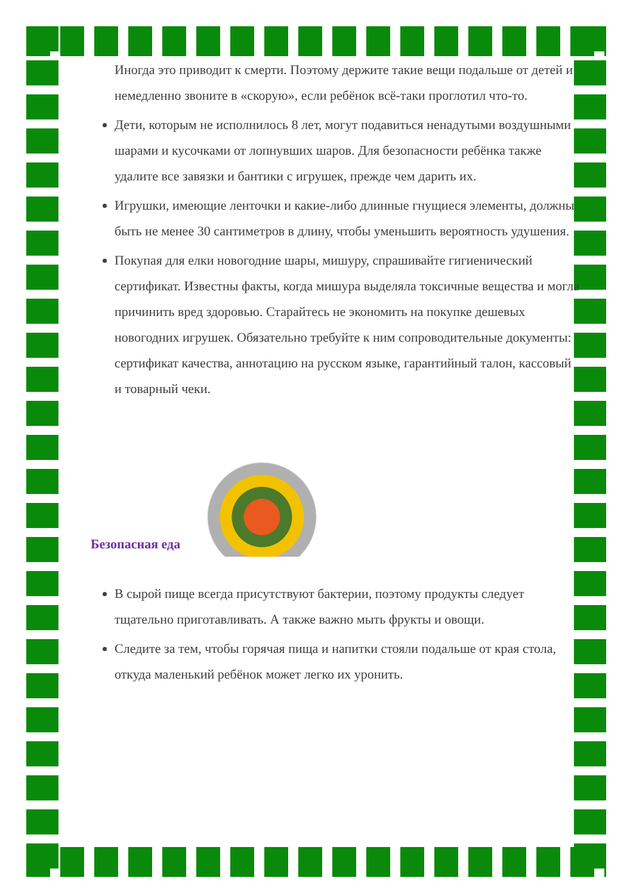Иногда это приводит к смерти. Поэтому держите такие вещи подальше от детей и немедленно звоните в «скорую», если ребёнок всё-таки проглотил что-то.
Дети, которым не исполнилось 8 лет, могут подавиться ненадутыми воздушными шарами и кусочками от лопнувших шаров. Для безопасности ребёнка также удалите все завязки и бантики с игрушек, прежде чем дарить их.
Игрушки, имеющие ленточки и какие-либо длинные гнущиеся элементы, должны быть не менее 30 сантиметров в длину, чтобы уменьшить вероятность удушения.
Покупая для елки новогодние шары, мишуру, спрашивайте гигиенический сертификат. Известны факты, когда мишура выделяла токсичные вещества и могла причинить вред здоровью. Старайтесь не экономить на покупке дешевых новогодних игрушек. Обязательно требуйте к ним сопроводительные документы: сертификат качества, аннотацию на русском языке, гарантийный талон, кассовый и товарный чеки.
Безопасная еда
В сырой пище всегда присутствуют бактерии, поэтому продукты следует тщательно приготавливать. А также важно мыть фрукты и овощи.
Следите за тем, чтобы горячая пища и напитки стояли подальше от края стола, откуда маленький ребёнок может легко их уронить.